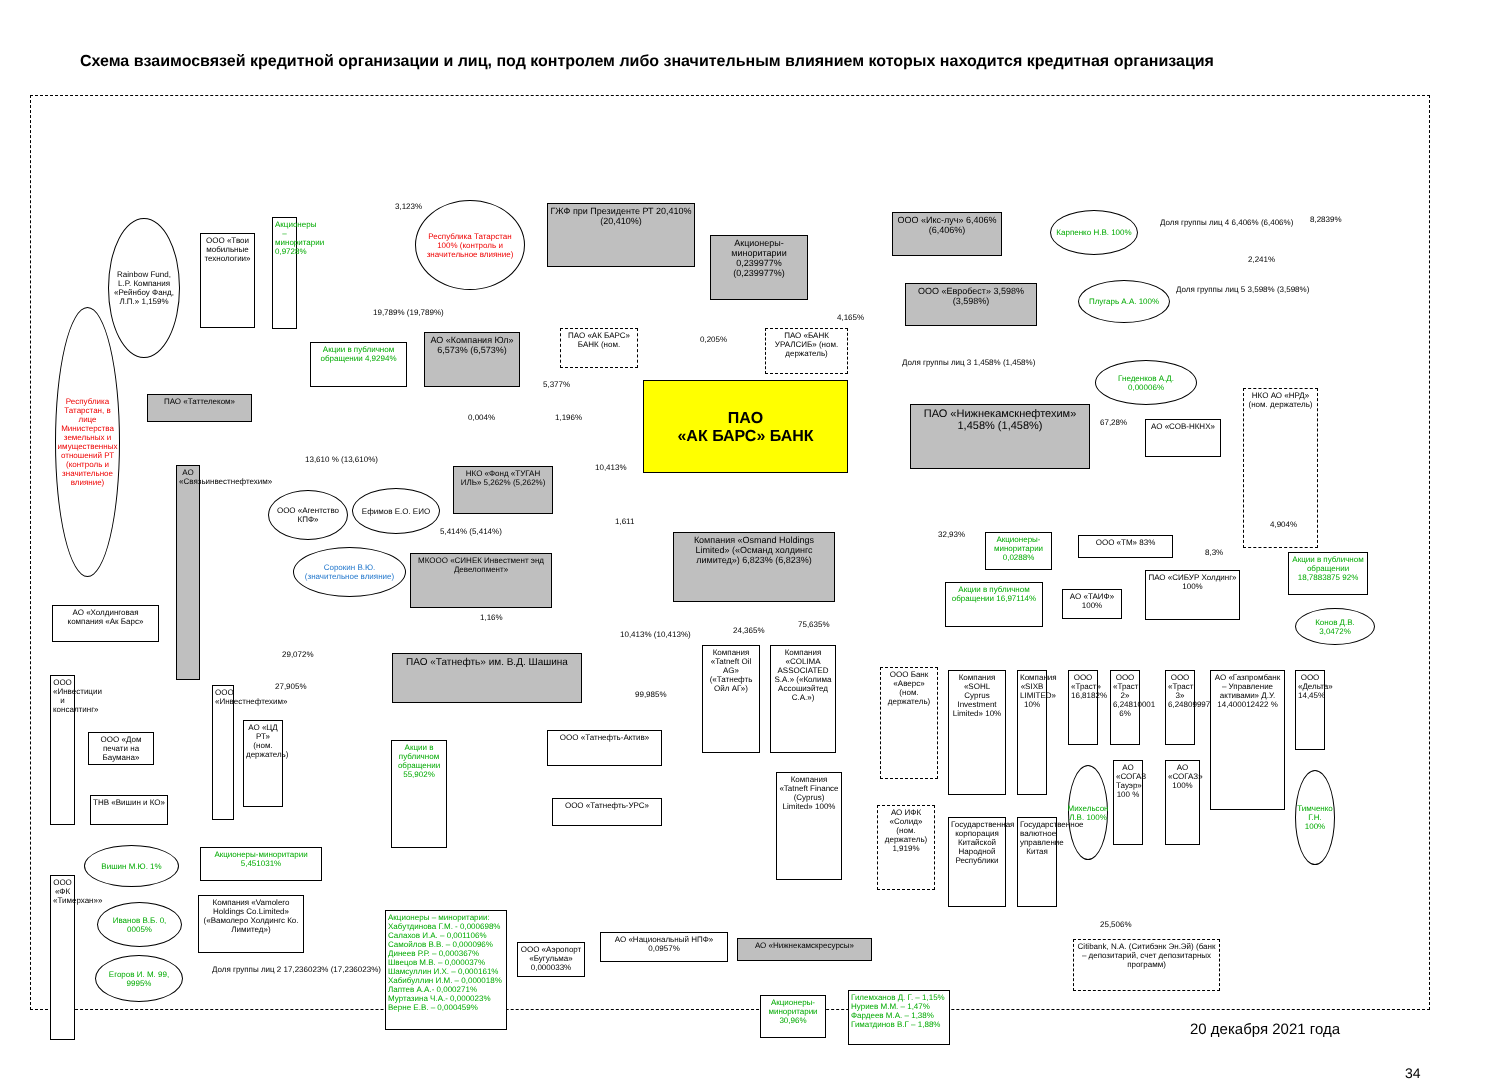Схема взаимосвязей кредитной организации и лиц, под контролем либо значительным влиянием которых находится кредитная организация
ПАО
«АК БАРС» БАНК
Республика Татарстан 100% (контроль и значительное влияние)
ГЖФ при Президенте РТ 20,410% (20,410%)
Акционеры-миноритарии 0,239977% (0,239977%)
ООО «Икс-луч» 6,406% (6,406%)
Карпенко Н.В. 100%
Доля группы лиц 4 6,406% (6,406%)
ООО «Евробест» 3,598% (3,598%)
Плугарь А.А. 100%
Доля группы лиц 5 3,598% (3,598%)
АО «Компания Юл» 6,573% (6,573%)
ПАО «АК БАРС» БАНК (ном.
ПАО «БАНК УРАЛСИБ» (ном. держатель)
Доля группы лиц 3 1,458% (1,458%)
Гнеденков А.Д. 0,00006%
ПАО «Нижнекамскнефтехим» 1,458% (1,458%)
АО «СОВ-НКНХ»
НКО АО «НРД» (ном. держатель)
Rainbow Fund, L.P. Компания «Рейнбоу Фанд, Л.П.» 1,159%
Республика Татарстан, в лице Министерства земельных и имущественных отношений РТ (контроль и значительное влияние)
ООО «Твои мобильные технологии»
Акционеры – миноритарии 0,9728%
Акции в публичном обращении 4,9294%
ПАО «Таттелеком»
АО «Связьинвестнефтехим»
НКО «Фонд «ТУГАН ИЛЬ» 5,262% (5,262%)
ООО «Агентство КПФ»
Ефимов Е.О. ЕИО
Сорокин В.Ю. (значительное влияние)
МКООО «СИНЕК Инвестмент энд Девелопмент»
Компания «Osmand Holdings Limited» («Османд холдингс лимитед») 6,823% (6,823%)
АО «Холдинговая компания «Ак Барс»
ПАО «Татнефть» им. В.Д. Шашина
Компания «Tatneft Oil AG» («Татнефть Ойл АГ»)
Компания «COLIMA ASSOCIATED S.A.» («Колима Ассошиэйтед С.А.»)
ООО «Татнефть-Актив»
ООО «Татнефть-УРС»
Акции в публичном обращении 55,902%
Компания «Tatneft Finance (Cyprus) Limited» 100%
ООО «Инвестиции и консалтинг»
ООО «Инвестнефтехим»
АО «ЦД РТ» (ном. держатель)
ООО «Дом печати на Баумана»
ТНВ «Вишин и КО»
Вишин М.Ю. 1%
Акционеры-миноритарии 5,451031%
ООО «ФК «Тимерхан»»
Иванов В.Б. 0, 0005%
Егоров И. М. 99, 9995%
Компания «Vamolero Holdings Co.Limited» («Вамолеро Холдингс Ко. Лимитед»)
Доля группы лиц 2 17,236023% (17,236023%)
Акционеры – миноритарии: Хабутдинова Г.М. - 0,000698% Салахов И.А. – 0,001106% Самойлов В.В. – 0,000096% Динеев Р.Р. – 0,000367% Швецов М.В. – 0,000037% Шамсуллин И.Х. – 0,000161% Хабибуллин И.М. – 0,000018% Лаптев А.А.- 0,000271% Муртазина Ч.А.- 0,000023% Верне Е.В. – 0,000459%
ООО «Аэропорт «Бугульма» 0,000033%
АО «Национальный НПФ» 0,0957%
АО «Нижнекамскресурсы»
Акционеры-миноритарии 30,96%
Гилемханов Д. Г. – 1,15% Нуриев М.М. – 1,47% Фардеев М.А. – 1,38% Гиматдинов В.Г – 1,88%
Citibank, N.A. (Ситибэнк Эн.Эй) (банк – депозитарий, счет депозитарных программ)
20 декабря 2021 года
ООО «ТМ» 83%
Акционеры-миноритарии 0,0288%
Акции в публичном обращении 18,7883875 92%
Акции в публичном обращении 16,97114%
АО «ТАИФ» 100%
ПАО «СИБУР Холдинг» 100%
Конов Д.В. 3,0472%
ООО Банк «Аверс» (ном. держатель)
Компания «SOHL Cyprus Investment Limited» 10%
Компания «SIXB LIMITED» 10%
ООО «Траст» 16,8182%
ООО «Траст 2» 6,24810001 6%
ООО «Траст 3» 6,24809997%
АО «Газпромбанк – Управление активами» Д.У. 14,400012422 %
ООО «Дельта» 14,45%
АО ИФК «Солид» (ном. держатель) 1,919%
Государственная корпорация Китайской Народной Республики
Государственное валютное управление Китая
Михельсон Л.В. 100%
АО «СОГАЗ Тауэр» 100 %
АО «СОГАЗ» 100%
Тимченко Г.Н. 100%
3,123%
19,789% (19,789%)
0,205%
5,377%
0,004% 1,196%
8,2839%
2,241%
4,165%
67,28%
10,413%
13,610 % (13,610%)
1,611
5,414% (5,414%)
1,16%
10,413% (10,413%) 24,365%
75,635%
99,985%
29,072%
27,905%
4,904%
8,3%
32,93%
25,506%
34